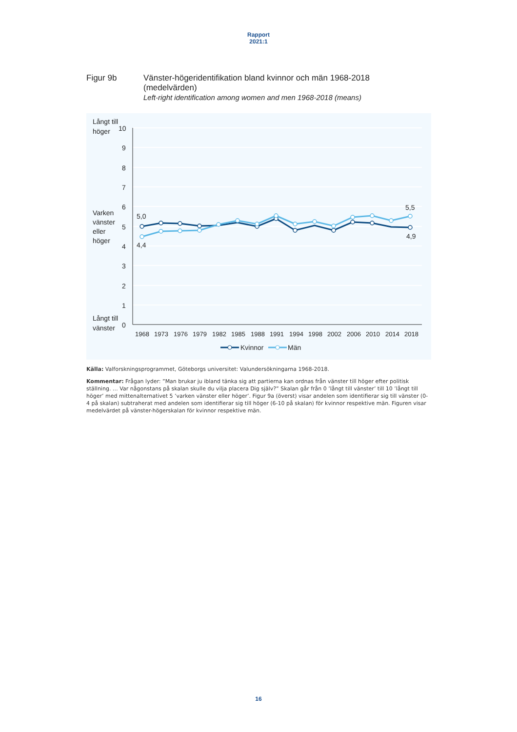Rapport
2021:1
Figur 9b Vänster-högeridentifikation bland kvinnor och män 1968-2018
(medelvärden)
Left-right identification among women and men 1968-2018 (means)
Långt till
höger
Varken
vänster
eller
höger
Långt till
vänster
10
9
8
7
6
5
4
3
2
1
0
1968
1973
1976
1979
1982
1985
1988
1991
1994
1998
2002
2006
2010
2014
2018
5,0
4,4
5,5
4,9
Kvinnor
Män
Källa: Valforskningsprogrammet, Göteborgs universitet: Valundersökningarna 1968-2018.
Kommentar: Frågan lyder: ”Man brukar ju ibland tänka sig att partierna kan ordnas från vänster till höger efter politisk ställning. … Var någonstans på skalan skulle du vilja placera Dig själv?” Skalan går från 0 ’långt till vänster’ till 10 ’långt till höger’ med mittenalternativet 5 ’varken vänster eller höger’. Figur 9a (överst) visar andelen som identifierar sig till vänster (0-4 på skalan) subtraherat med andelen som identifierar sig till höger (6-10 på skalan) för kvinnor respektive män. Figuren visar medelvärdet på vänster-högerskalan för kvinnor respektive män.
16